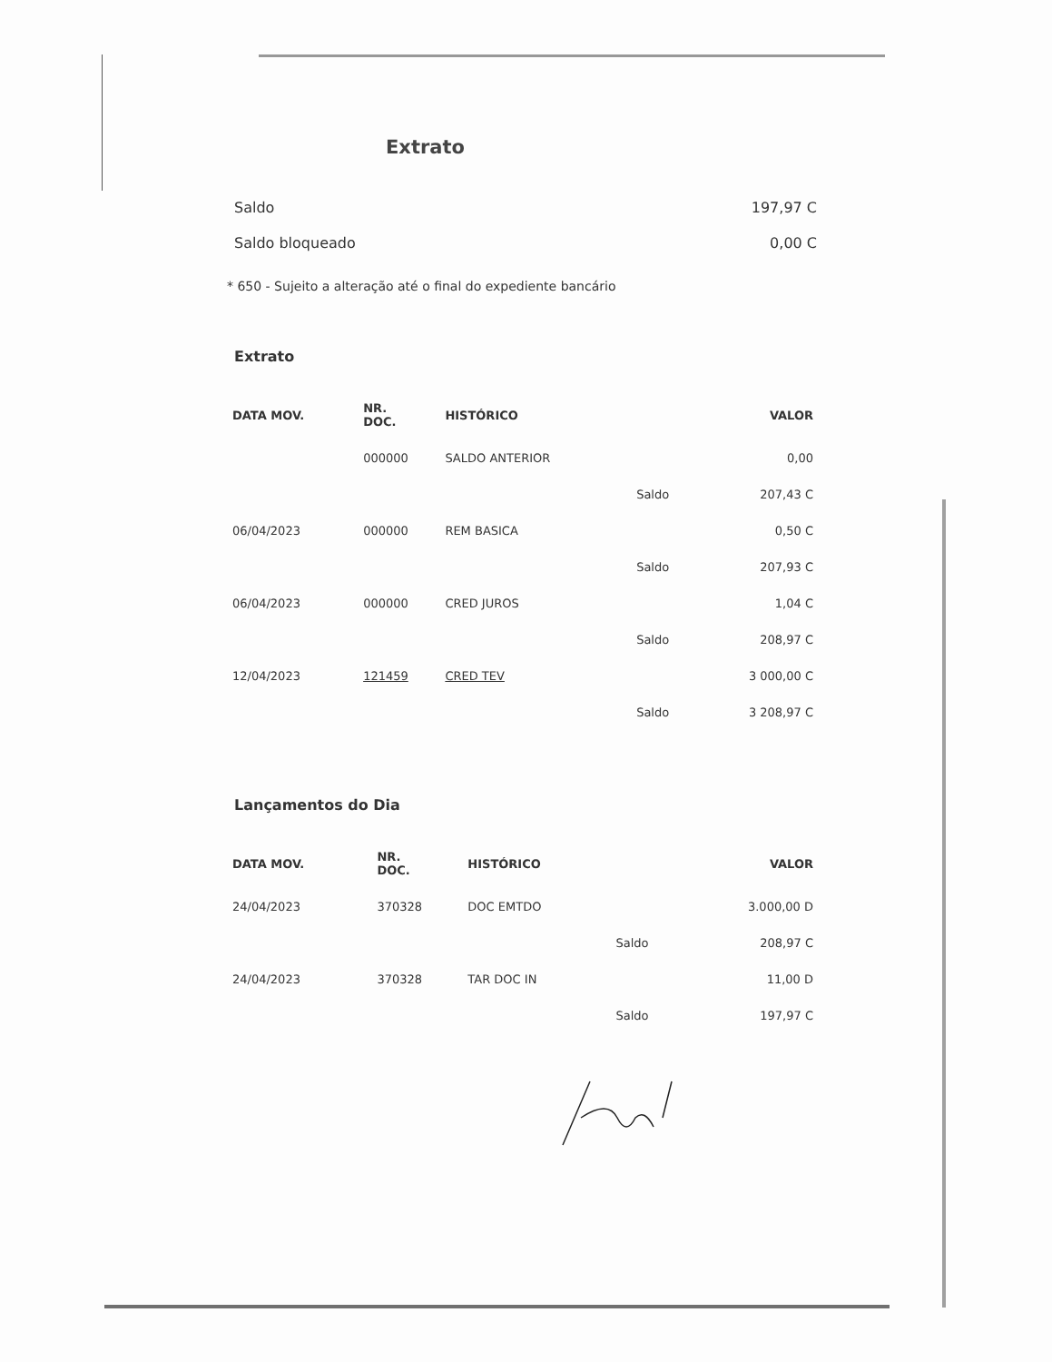Extrato
Saldo 197,97 C
Saldo bloqueado 0,00 C
* 650 - Sujeito a alteração até o final do expediente bancário
Extrato
| DATA MOV. | NR. DOC. | HISTÓRICO | | VALOR |
| --- | --- | --- | --- | --- |
| | 000000 | SALDO ANTERIOR | | 0,00 |
| | | | Saldo | 207,43 C |
| 06/04/2023 | 000000 | REM BASICA | | 0,50 C |
| | | | Saldo | 207,93 C |
| 06/04/2023 | 000000 | CRED JUROS | | 1,04 C |
| | | | Saldo | 208,97 C |
| 12/04/2023 | 121459 | CRED TEV | | 3 000,00 C |
| | | | Saldo | 3 208,97 C |
Lançamentos do Dia
| DATA MOV. | NR. DOC. | HISTÓRICO | | VALOR |
| --- | --- | --- | --- | --- |
| 24/04/2023 | 370328 | DOC EMTDO | | 3.000,00 D |
| | | | Saldo | 208,97 C |
| 24/04/2023 | 370328 | TAR DOC IN | | 11,00 D |
| | | | Saldo | 197,97 C |